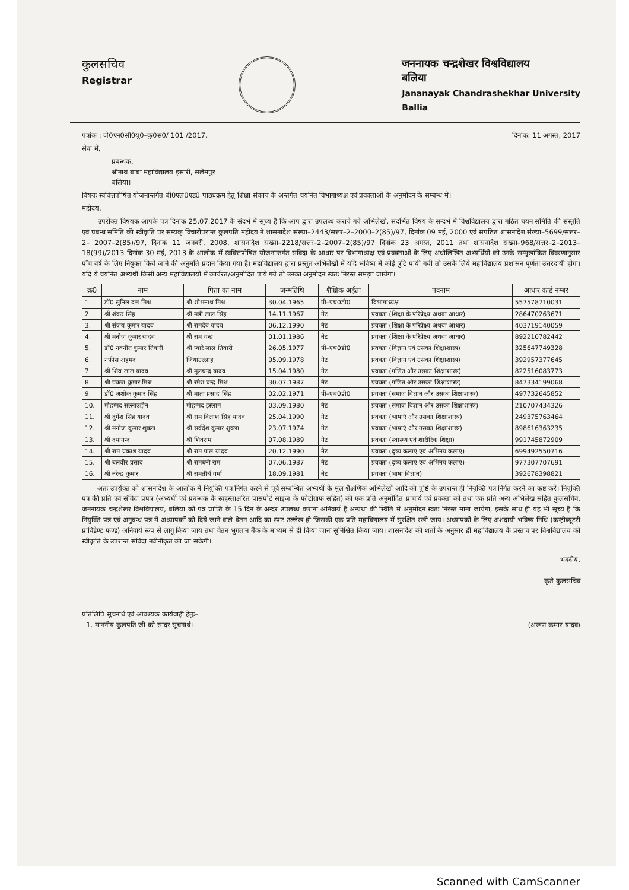कुलसचिव
Registrar
जननायक चन्द्रशेखर विश्वविद्यालय
बलिया
Jananayak Chandrashekhar University
Ballia
पत्रांक : जे0एन0सी0यू0–कु0स0/ 101 /2017. दिनांक: 11 अगस्त, 2017
सेवा में,
प्रबन्धक,
श्रीनाथ बाबा महाविद्यालय इसारी, सलेमपुर
बलिया।
विषयः स्ववित्तपोषित योजनान्तर्गत बी0एल0एड0 पाठ्यक्रम हेतु शिक्षा संकाय के अन्तर्गत चयनित विभागाध्यक्ष एवं प्रवक्ताओं के अनुमोदन के सम्बन्ध में।
महोदय,
उपरोक्त विषयक आपके पत्र दिनांक 25.07.2017 के संदर्भ में सूच्य है कि आप द्वारा उपलब्ध कराये गये अभिलेखो, संदर्भित विषय के सन्दर्भ में विश्वविद्यालय द्वारा गठित चयन समिति की संस्तुति एवं प्रबन्ध समिति की स्वीकृति पर सम्यक् विचारोपरान्त कुलपति महोदय ने शासनादेश संख्या–2443/सत्तर–2–2000–2(85)/97, दिनांक 09 मई, 2000 एवं सपठित शासनादेश संख्या–5699/सत्तर–2– 2007–2(85)/97, दिनांक 11 जनवरी, 2008, शासनादेश संख्या–2218/सत्तर–2–2007–2(85)/97 दिनांक 23 अगस्त, 2011 तथा शासनादेश संख्या–968/सत्तर–2–2013–18(99)/2013 दिनांक 30 मई, 2013 के आलोक में स्ववित्तपोषित योजनान्तर्गत संविदा के आधार पर विभागाध्यक्ष एवं प्रवक्ताओं के लिए अधोलिखित अभ्यर्थियों को उनके सम्मुखांकित विवरणानुसार पाँच वर्ष के लिए नियुक्त किये जाने की अनुमति प्रदान किया गया है। महाविद्यालय द्वारा प्रस्तुत अभिलेखों में यदि भविष्य में कोई त्रुटि पायी गयी तो उसके लिये महाविद्यालय प्रशासन पूर्णतः उत्तरदायी होगा। यदि ये चयनित अभ्यर्थी किसी अन्य महाविद्यालयों में कार्यरत/अनुमोदित पाये गये तो उनका अनुमोदन स्वतः निरस्त समझा जायेगा।
| क्र0 | नाम | पिता का नाम | जन्मतिथि | शैक्षिक अर्हता | पदनाम | आधार कार्ड नम्बर |
| --- | --- | --- | --- | --- | --- | --- |
| 1. | डॉ0 सुनिल दत्त मिश्र | श्री शोभनाथ मिश्र | 30.04.1965 | पी–एच0डी0 | विभागाध्यक्ष | 557578710031 |
| 2. | श्री शंकर सिंह | श्री मन्नी लाल सिंह | 14.11.1967 | नेट | प्रवक्ता (शिक्षा के परिप्रेक्ष्य अथवा आधार) | 286470263671 |
| 3. | श्री संजय कुमार यादव | श्री रामदेव यादव | 06.12.1990 | नेट | प्रवक्ता (शिक्षा के परिप्रेक्ष्य अथवा आधार) | 403719140059 |
| 4. | श्री मनोज कुमार यादव | श्री राम चन्द्र | 01.01.1986 | नेट | प्रवक्ता (शिक्षा के परिप्रेक्ष्य अथवा आधार) | 892210782442 |
| 5. | डॉ0 नवनीत कुमार तिवारी | श्री प्यारे लाल तिवारी | 26.05.1977 | पी–एच0डी0 | प्रवक्ता (विज्ञान एवं उसका शिक्षाशास्त्र) | 325647749328 |
| 6. | नफीस अहमद | जियाउल्लाह | 05.09.1978 | नेट | प्रवक्ता (विज्ञान एवं उसका शिक्षाशास्त्र) | 392957377645 |
| 7. | श्री शिव लाल यादव | श्री मूलचन्द्र यादव | 15.04.1980 | नेट | प्रवक्ता (गणित और उसका शिक्षाशास्त्र) | 822516083773 |
| 8. | श्री पंकज कुमार मिश्र | श्री रमेश चन्द्र मिश्र | 30.07.1987 | नेट | प्रवक्ता (गणित और उसका शिक्षाशास्त्र) | 847334199068 |
| 9. | डॉ0 अशोक कुमार सिंह | श्री माता प्रसाद सिंह | 02.02.1971 | पी–एच0डी0 | प्रवक्ता (समाज विज्ञान और उसका शिक्षाशास्त्र) | 497732645852 |
| 10. | मोहम्मद सल्लाउद्दीन | मोहम्मद इस्लाम | 03.09.1980 | नेट | प्रवक्ता (समाज विज्ञान और उसका शिक्षाशास्त्र) | 210707434326 |
| 11. | श्री दुर्गेश सिंह यादव | श्री राम विलाश सिंह यादव | 25.04.1990 | नेट | प्रवक्ता (भाषाएं और उसका शिक्षाशास्त्र) | 249375763464 |
| 12. | श्री मनोज कुमार शुक्ला | श्री सर्वदेश कुमार शुक्ला | 23.07.1974 | नेट | प्रवक्ता (भाषाएं और उसका शिक्षाशास्त्र) | 898616363235 |
| 13. | श्री दयानन्द | श्री शिवराम | 07.08.1989 | नेट | प्रवक्ता (स्वास्थ्य एवं शारीरिक शिक्षा) | 991745872909 |
| 14. | श्री राम प्रकाश यादव | श्री राम पाल यादव | 20.12.1990 | नेट | प्रवक्ता (दृष्य कलाएं एवं अभिनय कलाएं) | 699492550716 |
| 15. | श्री बलवीर प्रसाद | श्री रामधनी राम | 07.06.1987 | नेट | प्रवक्ता (दृष्य कलाएं एवं अभिनय कलाएं) | 977307707691 |
| 16. | श्री नरेन्द्र कुमार | श्री रामतीर्थ वर्मा | 18.09.1981 | नेट | प्रवक्ता (भाषा विज्ञान) | 392678398821 |
अतः उपर्युक्त को शासनादेश के आलोक में नियुक्ति पत्र निर्गत करने से पूर्व सम्बन्धित अभ्यर्थी के मूल शैक्षणिक अभिलेखों आदि की पुष्टि के उपरान्त ही नियुक्ति पत्र निर्गत करने का कष्ट करें। नियुक्ति पत्र की प्रति एवं संविदा प्रपत्र (अभ्यर्थी एवं प्रबन्धक के स्वहस्ताक्षरित पासपोर्ट साइज के फोटोग्राफ सहित) की एक प्रति अनुमोदित प्राचार्य एवं प्रवक्ता को तथा एक प्रति अन्य अभिलेख सहित कुलसचिव, जननायक चन्द्रशेखर विश्वविद्यालय, बलिया को पत्र प्राप्ति के 15 दिन के अन्दर उपलब्ध कराना अनिवार्य है अन्यथा की स्थिति में अनुमोदन स्वतः निरस्त माना जायेगा, इसके साथ ही यह भी सूच्य है कि नियुक्ति पत्र एवं अनुबन्ध पत्र में अध्यापकों को दिये जाने वाले वेतन आदि का स्पष्ट उल्लेख हो जिसकी एक प्रति महाविद्यालय में सुरक्षित रखी जाय। अध्यापकों के लिए अंशदायी भविष्य निधि (कन्ट्रीब्यूटरी प्राविडेण्ट फण्ड) अनिवार्य रूप से लागू किया जाय तथा वेतन भुगतान बैंक के माध्यम से ही किया जाना सुनिश्चित किया जाय। शासनादेश की शर्तो के अनुसार ही महाविद्यालय के प्रस्ताव पर विश्वविद्यालय की स्वीकृति के उपरान्त संविदा नवीनीकृत की जा सकेगी।
भवदीय,
कृते कुलसचिव
प्रतिलिपि सूचनार्थ एवं आवश्यक कार्यवाही हेतुः–
1. माननीय कुलपति जी को सादर सूचनार्थ।
(अरूण कमार यादव)
Scanned with CamScanner